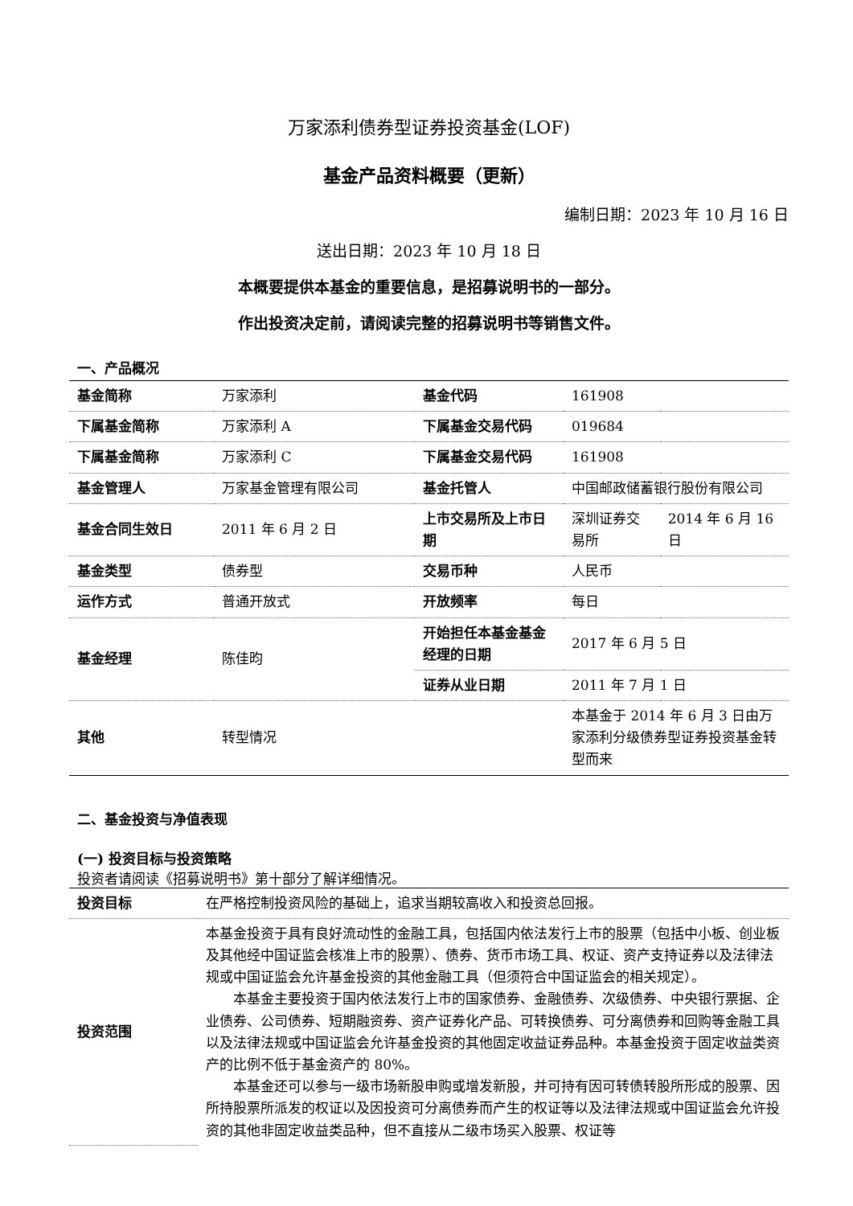万家添利债券型证券投资基金(LOF)
基金产品资料概要（更新）
编制日期：2023 年 10 月 16 日
送出日期：2023 年 10 月 18 日
本概要提供本基金的重要信息，是招募说明书的一部分。
作出投资决定前，请阅读完整的招募说明书等销售文件。
一、产品概况
| 基金简称 | 万家添利 | 基金代码 | 161908 | |
| 下属基金简称 | 万家添利 A | 下属基金交易代码 | 019684 | |
| 下属基金简称 | 万家添利 C | 下属基金交易代码 | 161908 | |
| 基金管理人 | 万家基金管理有限公司 | 基金托管人 | 中国邮政储蓄银行股份有限公司 | |
| 基金合同生效日 | 2011 年 6 月 2 日 | 上市交易所及上市日期 | 深圳证券交易所 | 2014 年 6 月 16 日 |
| 基金类型 | 债券型 | 交易币种 | 人民币 | |
| 运作方式 | 普通开放式 | 开放频率 | 每日 | |
| 基金经理 | 陈佳昀 | 开始担任本基金基金经理的日期 | 2017 年 6 月 5 日 | |
| | | 证券从业日期 | 2011 年 7 月 1 日 | |
| 其他 | 转型情况 | | 本基金于 2014 年 6 月 3 日由万家添利分级债券型证券投资基金转型而来 | |
二、基金投资与净值表现
(一) 投资目标与投资策略
投资者请阅读《招募说明书》第十部分了解详细情况。
| 投资目标 | 在严格控制投资风险的基础上，追求当期较高收入和投资总回报。 |
| 投资范围 | 本基金投资于具有良好流动性的金融工具，包括国内依法发行上市的股票（包括中小板、创业板及其他经中国证监会核准上市的股票）、债券、货币市场工具、权证、资产支持证券以及法律法规或中国证监会允许基金投资的其他金融工具（但须符合中国证监会的相关规定）。 本基金主要投资于国内依法发行上市的国家债券、金融债券、次级债券、中央银行票据、企业债券、公司债券、短期融资券、资产证券化产品、可转换债券、可分离债券和回购等金融工具以及法律法规或中国证监会允许基金投资的其他固定收益证券品种。本基金投资于固定收益类资产的比例不低于基金资产的 80%。 本基金还可以参与一级市场新股申购或增发新股，并可持有因可转债转股所形成的股票、因所持股票所派发的权证以及因投资可分离债券而产生的权证等以及法律法规或中国证监会允许投资的其他非固定收益类品种，但不直接从二级市场买入股票、权证等 |